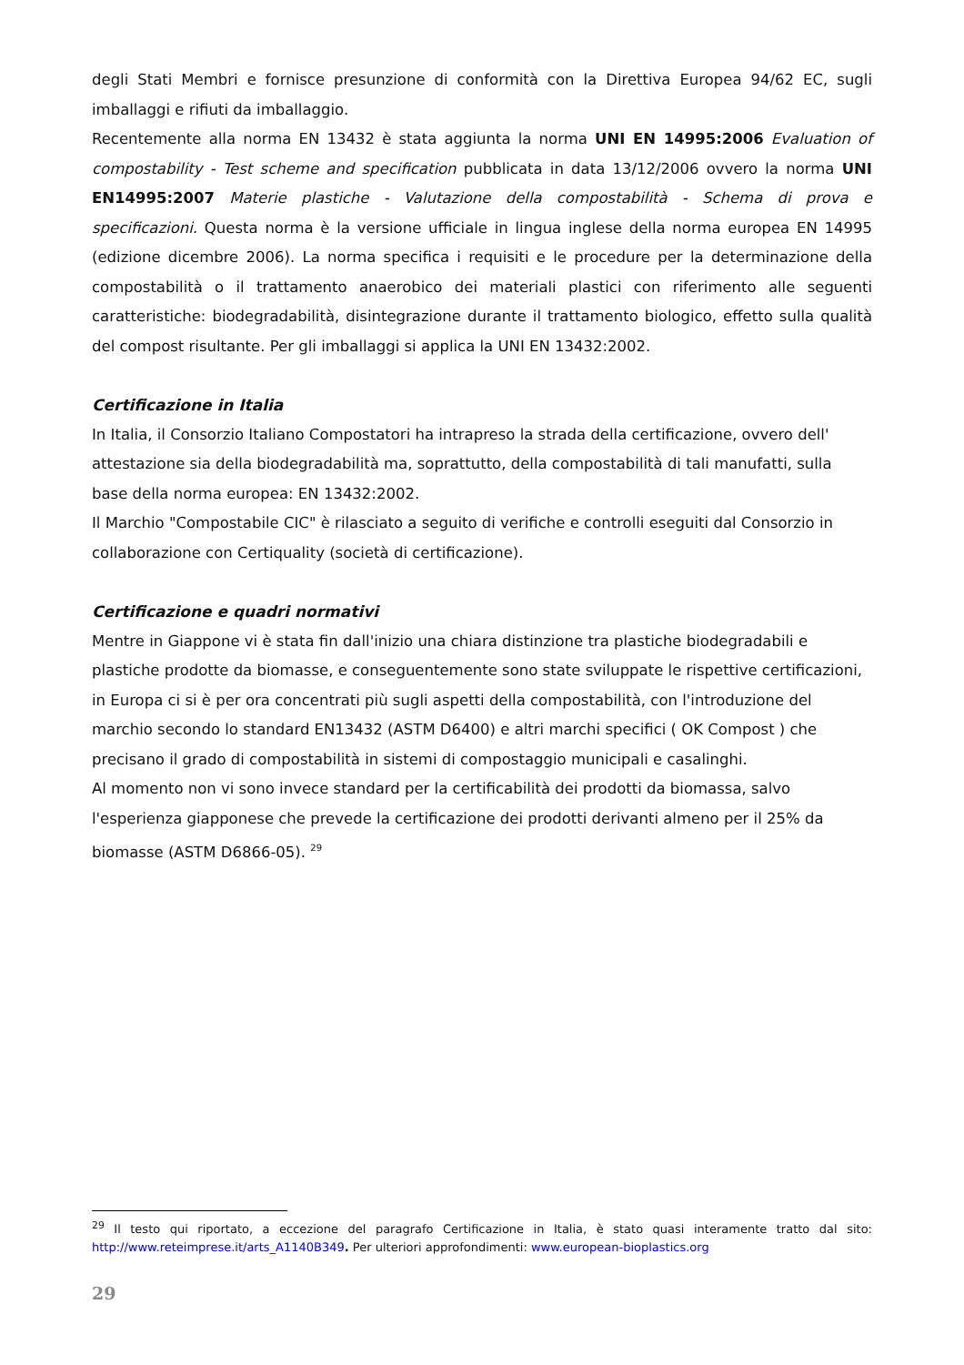degli Stati Membri e fornisce presunzione di conformità con la Direttiva Europea 94/62 EC, sugli imballaggi e rifiuti da imballaggio.
Recentemente alla norma EN 13432 è stata aggiunta la norma UNI EN 14995:2006 Evaluation of compostability - Test scheme and specification pubblicata in data 13/12/2006 ovvero la norma UNI EN14995:2007 Materie plastiche - Valutazione della compostabilità - Schema di prova e specificazioni. Questa norma è la versione ufficiale in lingua inglese della norma europea EN 14995 (edizione dicembre 2006). La norma specifica i requisiti e le procedure per la determinazione della compostabilità o il trattamento anaerobico dei materiali plastici con riferimento alle seguenti caratteristiche: biodegradabilità, disintegrazione durante il trattamento biologico, effetto sulla qualità del compost risultante. Per gli imballaggi si applica la UNI EN 13432:2002.
Certificazione in Italia
In Italia, il Consorzio Italiano Compostatori ha intrapreso la strada della certificazione, ovvero dell' attestazione sia della biodegradabilità ma, soprattutto, della compostabilità di tali manufatti, sulla base della norma europea: EN 13432:2002.
Il Marchio "Compostabile CIC" è rilasciato a seguito di verifiche e controlli eseguiti dal Consorzio in collaborazione con Certiquality (società di certificazione).
Certificazione e quadri normativi
Mentre in Giappone vi è stata fin dall'inizio una chiara distinzione tra plastiche biodegradabili e plastiche prodotte da biomasse, e conseguentemente sono state sviluppate le rispettive certificazioni, in Europa ci si è per ora concentrati più sugli aspetti della compostabilità, con l'introduzione del marchio secondo lo standard EN13432 (ASTM D6400) e altri marchi specifici ( OK Compost ) che precisano il grado di compostabilità in sistemi di compostaggio municipali e casalinghi.
Al momento non vi sono invece standard per la certificabilità dei prodotti da biomassa, salvo l'esperienza giapponese che prevede la certificazione dei prodotti derivanti almeno per il 25% da biomasse (ASTM D6866-05). <sup>29</sup>
<sup>29</sup> Il testo qui riportato, a eccezione del paragrafo Certificazione in Italia, è stato quasi interamente tratto dal sito: http://www.reteimprese.it/arts_A1140B349. Per ulteriori approfondimenti: www.european-bioplastics.org
29